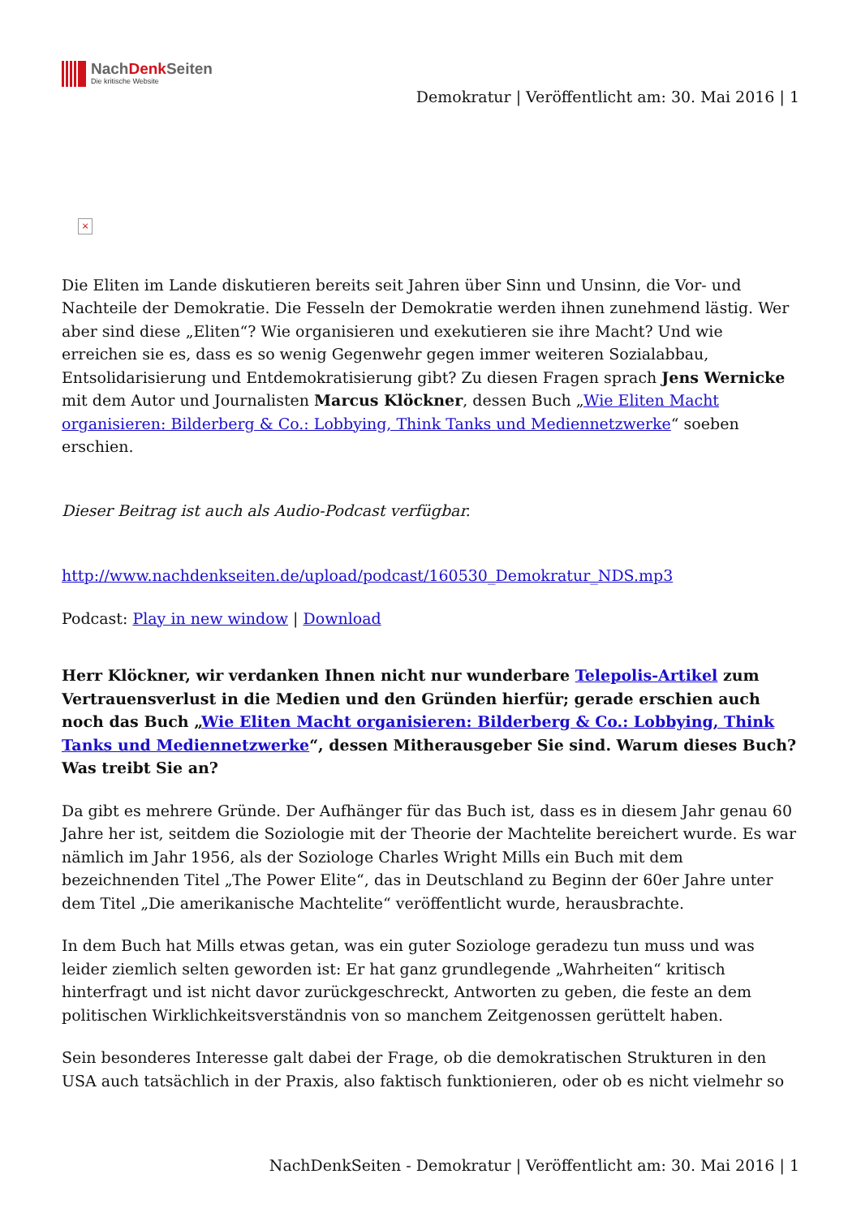NachDenk Seiten
Die kritische Website
Demokratur | Veröffentlicht am: 30. Mai 2016 | 1
×
Die Eliten im Lande diskutieren bereits seit Jahren über Sinn und Unsinn, die Vor- und Nachteile der Demokratie. Die Fesseln der Demokratie werden ihnen zunehmend lästig. Wer aber sind diese „Eliten“? Wie organisieren und exekutieren sie ihre Macht? Und wie erreichen sie es, dass es so wenig Gegenwehr gegen immer weiteren Sozialabbau, Entsolidarisierung und Entdemokratisierung gibt? Zu diesen Fragen sprach Jens Wernicke mit dem Autor und Journalisten Marcus Klöckner, dessen Buch „Wie Eliten Macht organisieren: Bilderberg & Co.: Lobbying, Think Tanks und Mediennetzwerke“ soeben erschien.
Dieser Beitrag ist auch als Audio-Podcast verfügbar.
http://www.nachdenkseiten.de/upload/podcast/160530_Demokratur_NDS.mp3
Podcast: Play in new window | Download
Herr Klöckner, wir verdanken Ihnen nicht nur wunderbare Telepolis-Artikel zum Vertrauensverlust in die Medien und den Gründen hierfür; gerade erschien auch noch das Buch „Wie Eliten Macht organisieren: Bilderberg & Co.: Lobbying, Think Tanks und Mediennetzwerke“, dessen Mitherausgeber Sie sind. Warum dieses Buch? Was treibt Sie an?
Da gibt es mehrere Gründe. Der Aufhänger für das Buch ist, dass es in diesem Jahr genau 60 Jahre her ist, seitdem die Soziologie mit der Theorie der Machtelite bereichert wurde. Es war nämlich im Jahr 1956, als der Soziologe Charles Wright Mills ein Buch mit dem bezeichnenden Titel „The Power Elite“, das in Deutschland zu Beginn der 60er Jahre unter dem Titel „Die amerikanische Machtelite“ veröffentlicht wurde, herausbrachte.
In dem Buch hat Mills etwas getan, was ein guter Soziologe geradezu tun muss und was leider ziemlich selten geworden ist: Er hat ganz grundlegende „Wahrheiten“ kritisch hinterfragt und ist nicht davor zurückgeschreckt, Antworten zu geben, die feste an dem politischen Wirklichkeitsverständnis von so manchem Zeitgenossen gerüttelt haben.
Sein besonderes Interesse galt dabei der Frage, ob die demokratischen Strukturen in den USA auch tatsächlich in der Praxis, also faktisch funktionieren, oder ob es nicht vielmehr so
NachDenkSeiten - Demokratur | Veröffentlicht am: 30. Mai 2016 | 1